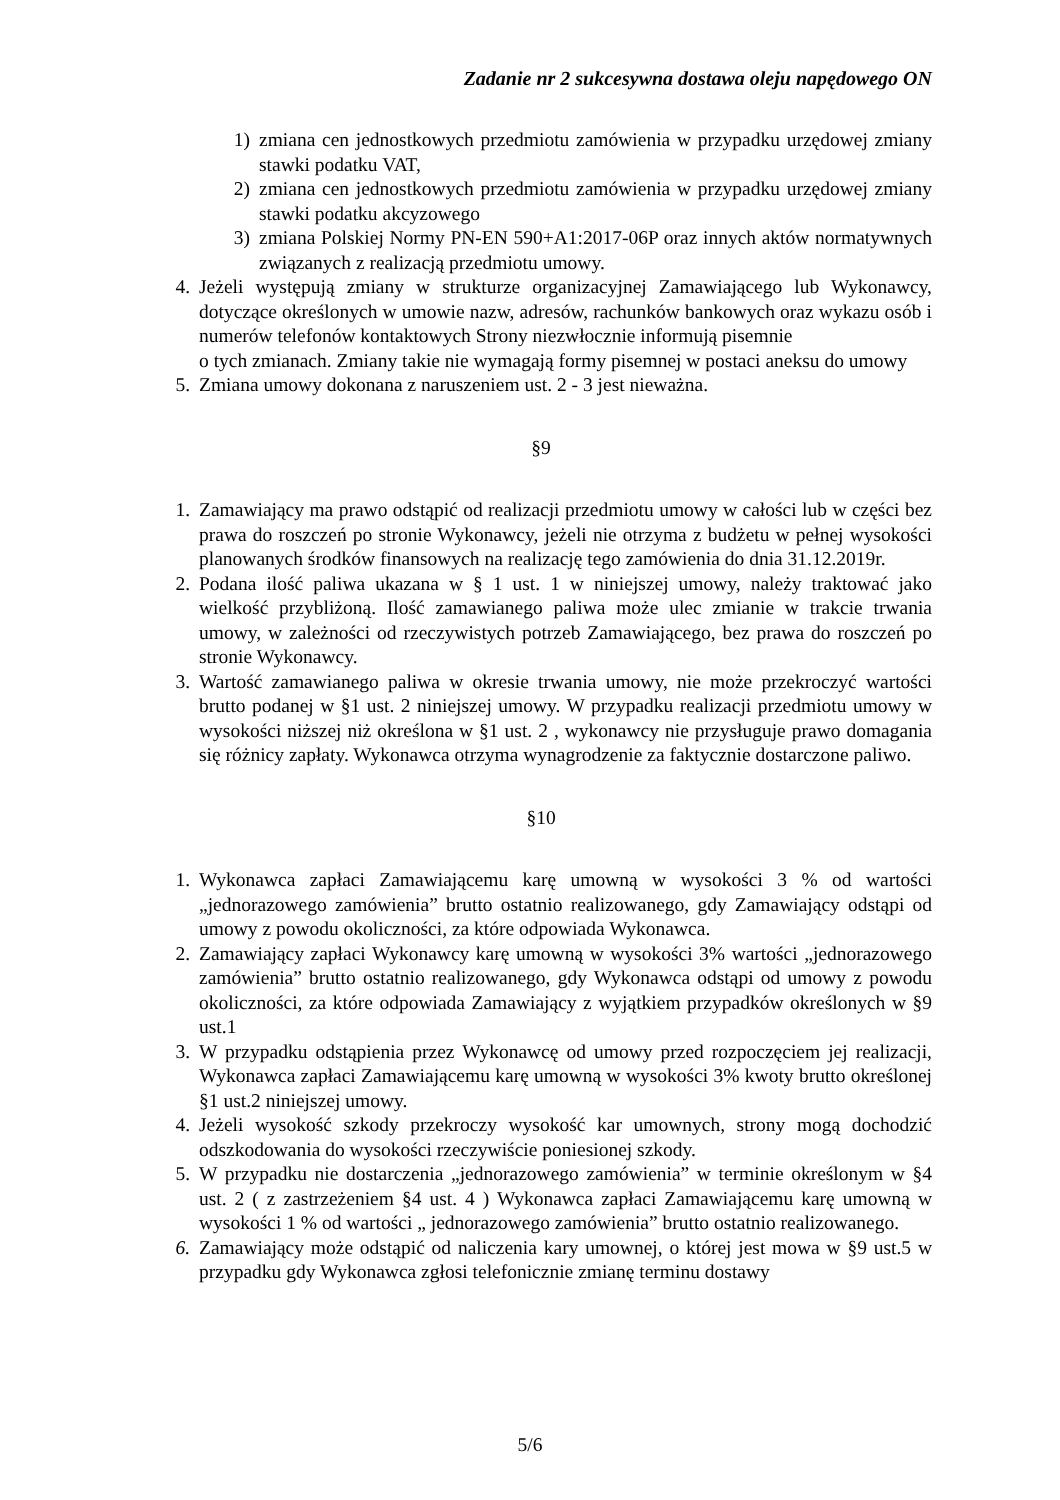Zadanie nr 2 sukcesywna dostawa oleju napędowego ON
1) zmiana cen jednostkowych przedmiotu zamówienia w przypadku urzędowej zmiany stawki podatku VAT,
2) zmiana cen jednostkowych przedmiotu zamówienia w przypadku urzędowej zmiany stawki podatku akcyzowego
3) zmiana Polskiej Normy PN-EN 590+A1:2017-06P oraz innych aktów normatywnych związanych z realizacją przedmiotu umowy.
4. Jeżeli występują zmiany w strukturze organizacyjnej Zamawiającego lub Wykonawcy, dotyczące określonych w umowie nazw, adresów, rachunków bankowych oraz wykazu osób i numerów telefonów kontaktowych Strony niezwłocznie informują pisemnie
o tych zmianach. Zmiany takie nie wymagają formy pisemnej w postaci aneksu do umowy
5. Zmiana umowy dokonana z naruszeniem ust. 2 - 3 jest nieważna.
§9
1. Zamawiający ma prawo odstąpić od realizacji przedmiotu umowy w całości lub w części bez prawa do roszczeń po stronie Wykonawcy, jeżeli nie otrzyma z budżetu w pełnej wysokości planowanych środków finansowych na realizację tego zamówienia do dnia 31.12.2019r.
2. Podana ilość paliwa ukazana w § 1 ust. 1 w niniejszej umowy, należy traktować jako wielkość przybliżoną. Ilość zamawianego paliwa może ulec zmianie w trakcie trwania umowy, w zależności od rzeczywistych potrzeb Zamawiającego, bez prawa do roszczeń po stronie Wykonawcy.
3. Wartość zamawianego paliwa w okresie trwania umowy, nie może przekroczyć wartości brutto podanej w §1 ust. 2 niniejszej umowy. W przypadku realizacji przedmiotu umowy w wysokości niższej niż określona w §1 ust. 2 , wykonawcy nie przysługuje prawo domagania się różnicy zapłaty. Wykonawca otrzyma wynagrodzenie za faktycznie dostarczone paliwo.
§10
1. Wykonawca zapłaci Zamawiającemu karę umowną w wysokości 3 % od wartości „jednorazowego zamówienia” brutto ostatnio realizowanego, gdy Zamawiający odstąpi od umowy z powodu okoliczności, za które odpowiada Wykonawca.
2. Zamawiający zapłaci Wykonawcy karę umowną w wysokości 3% wartości „jednorazowego zamówienia” brutto ostatnio realizowanego, gdy Wykonawca odstąpi od umowy z powodu okoliczności, za które odpowiada Zamawiający z wyjątkiem przypadków określonych w §9 ust.1
3. W przypadku odstąpienia przez Wykonawcę od umowy przed rozpoczęciem jej realizacji, Wykonawca zapłaci Zamawiającemu karę umowną w wysokości 3% kwoty brutto określonej §1 ust.2 niniejszej umowy.
4. Jeżeli wysokość szkody przekroczy wysokość kar umownych, strony mogą dochodzić odszkodowania do wysokości rzeczywiście poniesionej szkody.
5. W przypadku nie dostarczenia „jednorazowego zamówienia” w terminie określonym w §4 ust. 2 ( z zastrzeżeniem §4 ust. 4 ) Wykonawca zapłaci Zamawiającemu karę umowną w wysokości 1 % od wartości „ jednorazowego zamówienia” brutto ostatnio realizowanego.
6. Zamawiający może odstąpić od naliczenia kary umownej, o której jest mowa w §9 ust.5 w przypadku gdy Wykonawca zgłosi telefonicznie zmianę terminu dostawy
5/6